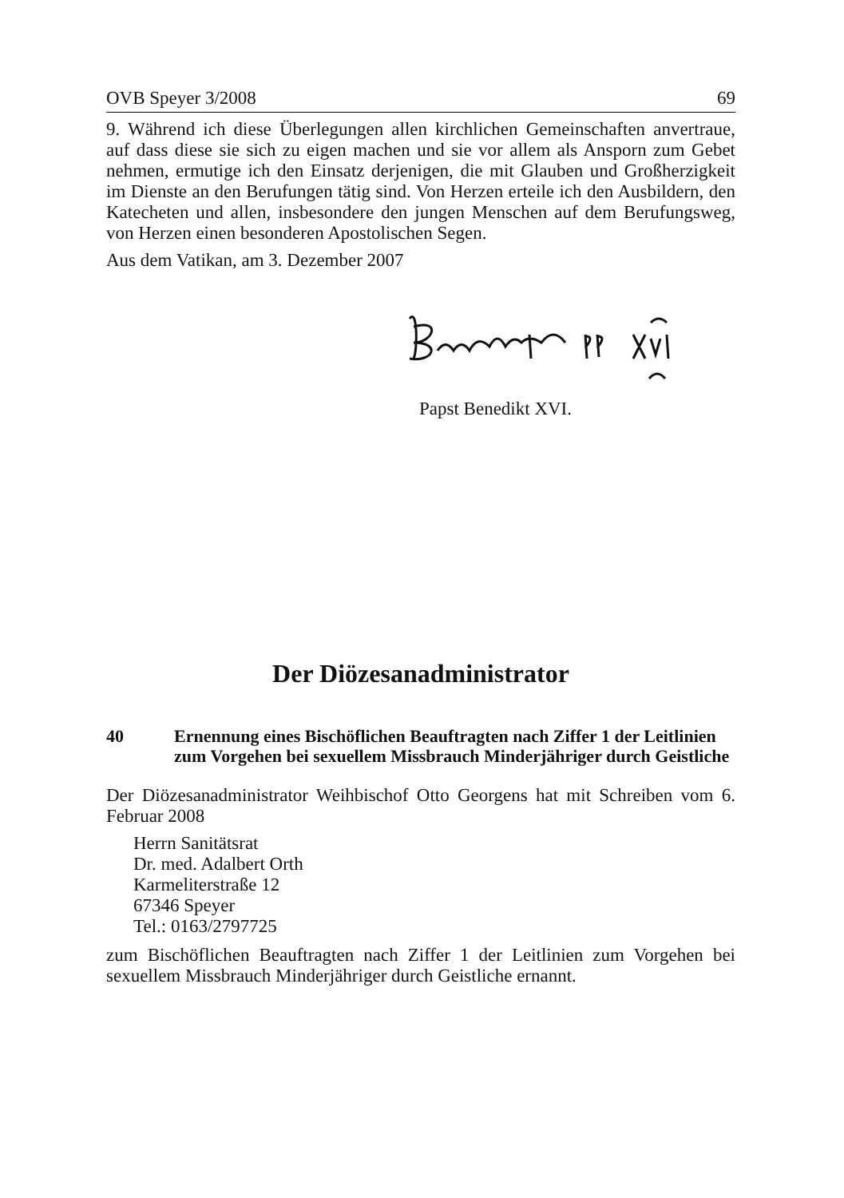OVB Speyer 3/2008 69
9. Während ich diese Überlegungen allen kirchlichen Gemeinschaften anvertraue, auf dass diese sie sich zu eigen machen und sie vor allem als Ansporn zum Gebet nehmen, ermutige ich den Einsatz derjenigen, die mit Glauben und Großherzigkeit im Dienste an den Berufungen tätig sind. Von Herzen erteile ich den Ausbildern, den Katecheten und allen, insbesondere den jungen Menschen auf dem Berufungsweg, von Herzen einen besonderen Apostolischen Segen.
Aus dem Vatikan, am 3. Dezember 2007
Papst Benedikt XVI.
Der Diözesanadministrator
40 Ernennung eines Bischöflichen Beauftragten nach Ziffer 1 der Leitlinien zum Vorgehen bei sexuellem Missbrauch Minderjähriger durch Geistliche
Der Diözesanadministrator Weihbischof Otto Georgens hat mit Schreiben vom 6. Februar 2008
Herrn Sanitätsrat
Dr. med. Adalbert Orth
Karmeliterstraße 12
67346 Speyer
Tel.: 0163/2797725
zum Bischöflichen Beauftragten nach Ziffer 1 der Leitlinien zum Vorgehen bei sexuellem Missbrauch Minderjähriger durch Geistliche ernannt.